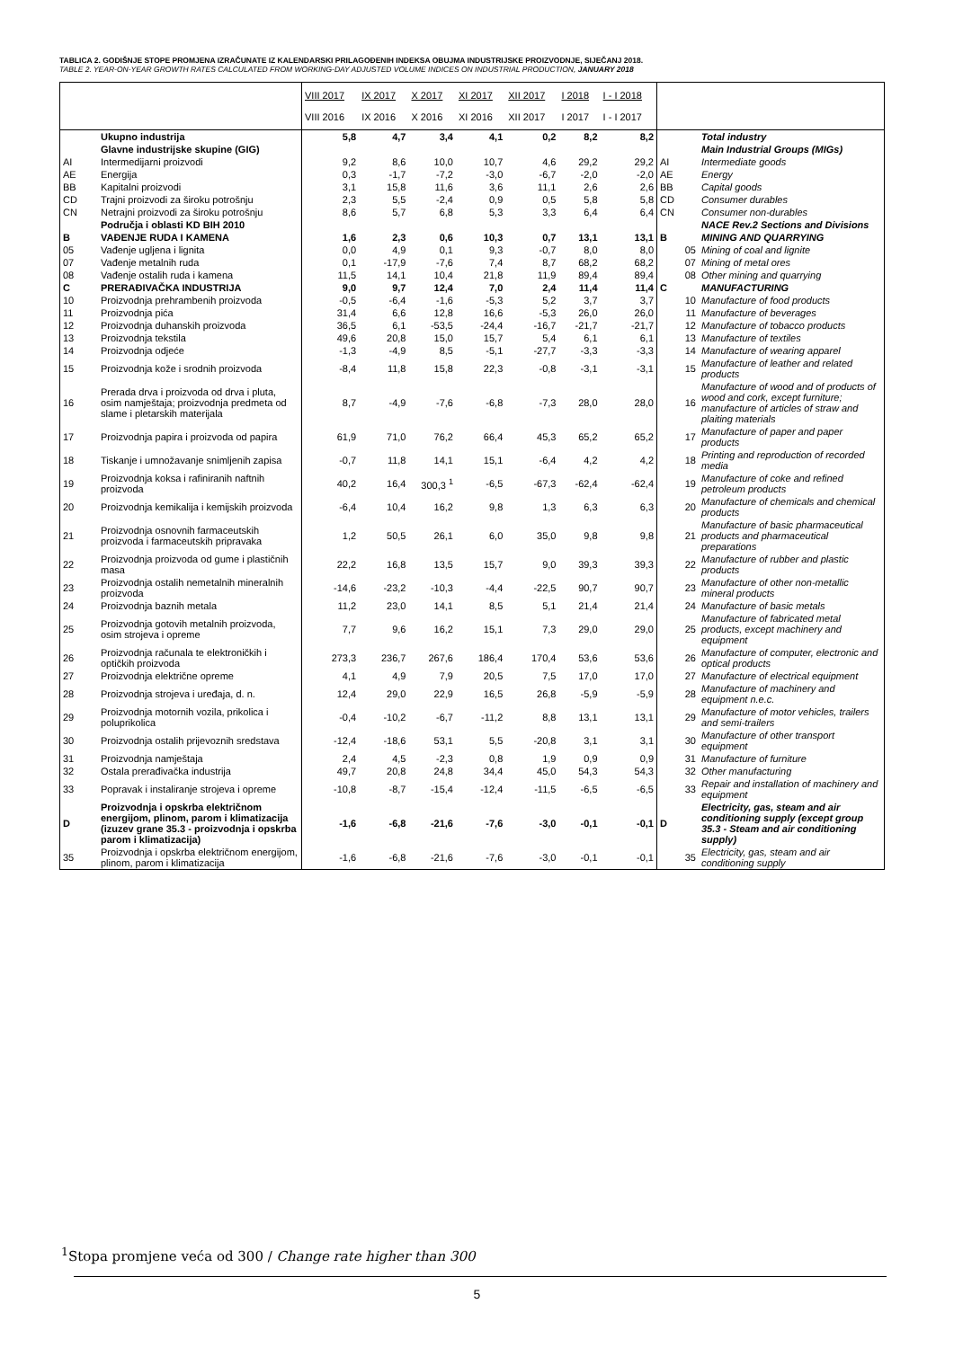TABLICA 2. GODIŠNJE STOPE PROMJENA IZRAČUNATE IZ KALENDARSKI PRILAGOĐENIH INDEKSA OBUJMA INDUSTRIJSKE PROIZVODNJE, SIJEČANJ 2018.
TABLE 2. YEAR-ON-YEAR GROWTH RATES CALCULATED FROM WORKING-DAY ADJUSTED VOLUME INDICES ON INDUSTRIAL PRODUCTION, JANUARY 2018
| | | VIII 2017 VIII 2016 | IX 2017 IX 2016 | X 2017 X 2016 | XI 2017 XI 2016 | XII 2017 XII 2017 | I 2018 I 2017 | I - I 2018 I - I 2017 | | |
| | Ukupno industrija | 5,8 | 4,7 | 3,4 | 4,1 | 0,2 | 8,2 | 8,2 | | Total industry |
| | Glavne industrijske skupine (GIG) | | | | | | | | | Main Industrial Groups (MIGs) |
| AI | Intermedijarni proizvodi | 9,2 | 8,6 | 10,0 | 10,7 | 4,6 | 29,2 | 29,2 | AI | Intermediate goods |
| AE | Energija | 0,3 | -1,7 | -7,2 | -3,0 | -6,7 | -2,0 | -2,0 | AE | Energy |
| BB | Kapitalni proizvodi | 3,1 | 15,8 | 11,6 | 3,6 | 11,1 | 2,6 | 2,6 | BB | Capital goods |
| CD | Trajni proizvodi za široku potrošnju | 2,3 | 5,5 | -2,4 | 0,9 | 0,5 | 5,8 | 5,8 | CD | Consumer durables |
| CN | Netrajni proizvodi za široku potrošnju | 8,6 | 5,7 | 6,8 | 5,3 | 3,3 | 6,4 | 6,4 | CN | Consumer non-durables |
| | Područja i oblasti KD BIH 2010 | | | | | | | | | NACE Rev.2 Sections and Divisions |
| B | VAĐENJE RUDA I KAMENA | 1,6 | 2,3 | 0,6 | 10,3 | 0,7 | 13,1 | 13,1 | B | MINING AND QUARRYING |
| 05 | Vađenje ugljena i lignita | 0,0 | 4,9 | 0,1 | 9,3 | -0,7 | 8,0 | 8,0 | 05 | Mining of coal and lignite |
| 07 | Vađenje metalnih ruda | 0,1 | -17,9 | -7,6 | 7,4 | 8,7 | 68,2 | 68,2 | 07 | Mining of metal ores |
| 08 | Vađenje ostalih ruda i kamena | 11,5 | 14,1 | 10,4 | 21,8 | 11,9 | 89,4 | 89,4 | 08 | Other mining and quarrying |
| C | PRERAĐIVAČKA INDUSTRIJA | 9,0 | 9,7 | 12,4 | 7,0 | 2,4 | 11,4 | 11,4 | C | MANUFACTURING |
| 10 | Proizvodnja prehrambenih proizvoda | -0,5 | -6,4 | -1,6 | -5,3 | 5,2 | 3,7 | 3,7 | 10 | Manufacture of food products |
| 11 | Proizvodnja pića | 31,4 | 6,6 | 12,8 | 16,6 | -5,3 | 26,0 | 26,0 | 11 | Manufacture of beverages |
| 12 | Proizvodnja duhanskih proizvoda | 36,5 | 6,1 | -53,5 | -24,4 | -16,7 | -21,7 | -21,7 | 12 | Manufacture of tobacco products |
| 13 | Proizvodnja tekstila | 49,6 | 20,8 | 15,0 | 15,7 | 5,4 | 6,1 | 6,1 | 13 | Manufacture of textiles |
| 14 | Proizvodnja odjeće | -1,3 | -4,9 | 8,5 | -5,1 | -27,7 | -3,3 | -3,3 | 14 | Manufacture of wearing apparel |
| 15 | Proizvodnja kože i srodnih proizvoda | -8,4 | 11,8 | 15,8 | 22,3 | -0,8 | -3,1 | -3,1 | 15 | Manufacture of leather and related products |
| 16 | Prerada drva i proizvoda od drva i pluta, osim namještaja; proizvodnja predmeta od slame i pletarskih materijala | 8,7 | -4,9 | -7,6 | -6,8 | -7,3 | 28,0 | 28,0 | 16 | Manufacture of wood and of products of wood and cork, except furniture; manufacture of articles of straw and plaiting materials |
| 17 | Proizvodnja papira i proizvoda od papira | 61,9 | 71,0 | 76,2 | 66,4 | 45,3 | 65,2 | 65,2 | 17 | Manufacture of paper and paper products |
| 18 | Tiskanje i umnožavanje snimljenih zapisa | -0,7 | 11,8 | 14,1 | 15,1 | -6,4 | 4,2 | 4,2 | 18 | Printing and reproduction of recorded media |
| 19 | Proizvodnja koksa i rafiniranih naftnih proizvoda | 40,2 | 16,4 | 300,3 <sup>1</sup> | -6,5 | -67,3 | -62,4 | -62,4 | 19 | Manufacture of coke and refined petroleum products |
| 20 | Proizvodnja kemikalija i kemijskih proizvoda | -6,4 | 10,4 | 16,2 | 9,8 | 1,3 | 6,3 | 6,3 | 20 | Manufacture of chemicals and chemical products |
| 21 | Proizvodnja osnovnih farmaceutskih proizvoda i farmaceutskih pripravaka | 1,2 | 50,5 | 26,1 | 6,0 | 35,0 | 9,8 | 9,8 | 21 | Manufacture of basic pharmaceutical products and pharmaceutical preparations |
| 22 | Proizvodnja proizvoda od gume i plastičnih masa | 22,2 | 16,8 | 13,5 | 15,7 | 9,0 | 39,3 | 39,3 | 22 | Manufacture of rubber and plastic products |
| 23 | Proizvodnja ostalih nemetalnih mineralnih proizvoda | -14,6 | -23,2 | -10,3 | -4,4 | -22,5 | 90,7 | 90,7 | 23 | Manufacture of other non-metallic mineral products |
| 24 | Proizvodnja baznih metala | 11,2 | 23,0 | 14,1 | 8,5 | 5,1 | 21,4 | 21,4 | 24 | Manufacture of basic metals |
| 25 | Proizvodnja gotovih metalnih proizvoda, osim strojeva i opreme | 7,7 | 9,6 | 16,2 | 15,1 | 7,3 | 29,0 | 29,0 | 25 | Manufacture of fabricated metal products, except machinery and equipment |
| 26 | Proizvodnja računala te elektroničkih i optičkih proizvoda | 273,3 | 236,7 | 267,6 | 186,4 | 170,4 | 53,6 | 53,6 | 26 | Manufacture of computer, electronic and optical products |
| 27 | Proizvodnja električne opreme | 4,1 | 4,9 | 7,9 | 20,5 | 7,5 | 17,0 | 17,0 | 27 | Manufacture of electrical equipment |
| 28 | Proizvodnja strojeva i uređaja, d. n. | 12,4 | 29,0 | 22,9 | 16,5 | 26,8 | -5,9 | -5,9 | 28 | Manufacture of machinery and equipment n.e.c. |
| 29 | Proizvodnja motornih vozila, prikolica i poluprikolica | -0,4 | -10,2 | -6,7 | -11,2 | 8,8 | 13,1 | 13,1 | 29 | Manufacture of motor vehicles, trailers and semi-trailers |
| 30 | Proizvodnja ostalih prijevoznih sredstava | -12,4 | -18,6 | 53,1 | 5,5 | -20,8 | 3,1 | 3,1 | 30 | Manufacture of other transport equipment |
| 31 | Proizvodnja namještaja | 2,4 | 4,5 | -2,3 | 0,8 | 1,9 | 0,9 | 0,9 | 31 | Manufacture of furniture |
| 32 | Ostala prerađivačka industrija | 49,7 | 20,8 | 24,8 | 34,4 | 45,0 | 54,3 | 54,3 | 32 | Other manufacturing |
| 33 | Popravak i instaliranje strojeva i opreme | -10,8 | -8,7 | -15,4 | -12,4 | -11,5 | -6,5 | -6,5 | 33 | Repair and installation of machinery and equipment |
| D | Proizvodnja i opskrba električnom energijom, plinom, parom i klimatizacija (izuzev grane 35.3 - proizvodnja i opskrba parom i klimatizacija) | -1,6 | -6,8 | -21,6 | -7,6 | -3,0 | -0,1 | -0,1 | D | Electricity, gas, steam and air conditioning supply (except group 35.3 - Steam and air conditioning supply) |
| 35 | Proizvodnja i opskrba električnom energijom, plinom, parom i klimatizacija | -1,6 | -6,8 | -21,6 | -7,6 | -3,0 | -0,1 | -0,1 | 35 | Electricity, gas, steam and air conditioning supply |
<sup>1</sup> Stopa promjene veća od 300 / Change rate higher than 300
5